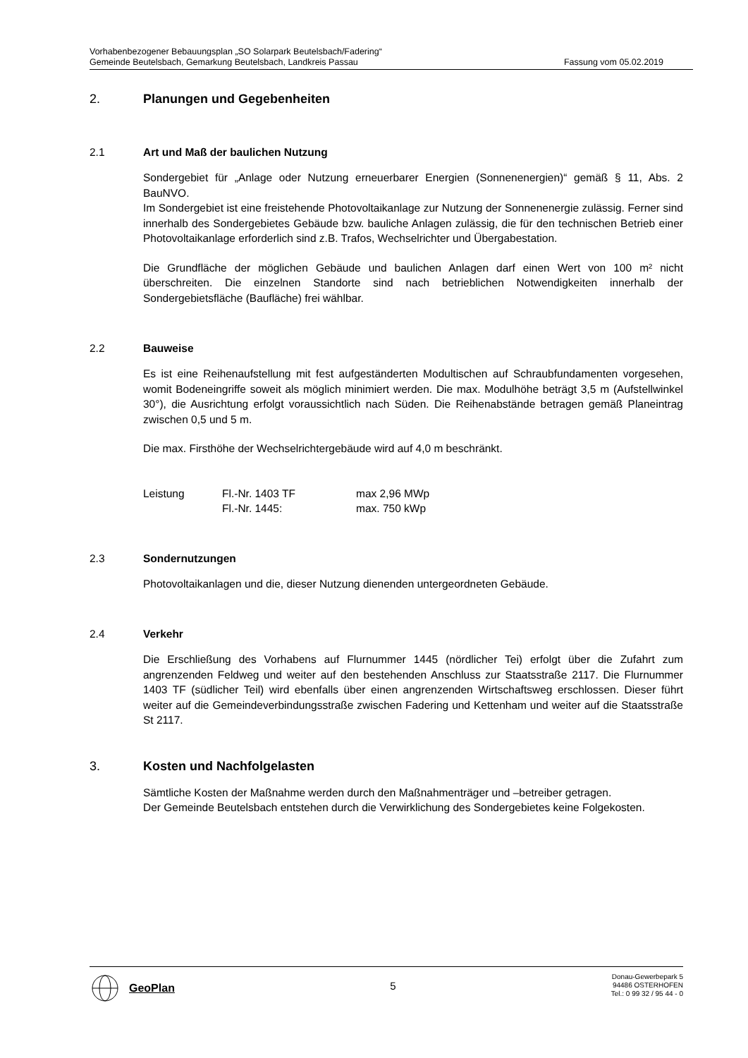Vorhabenbezogener Bebauungsplan „SO Solarpark Beutelsbach/Fadering“
Gemeinde Beutelsbach, Gemarkung Beutelsbach, Landkreis Passau Fassung vom 05.02.2019
2. Planungen und Gegebenheiten
2.1 Art und Maß der baulichen Nutzung
Sondergebiet für „Anlage oder Nutzung erneuerbarer Energien (Sonnenenergien)“ gemäß § 11, Abs. 2 BauNVO.
Im Sondergebiet ist eine freistehende Photovoltaikanlage zur Nutzung der Sonnenenergie zulässig. Ferner sind innerhalb des Sondergebietes Gebäude bzw. bauliche Anlagen zulässig, die für den technischen Betrieb einer Photovoltaikanlage erforderlich sind z.B. Trafos, Wechselrichter und Übergabestation.
Die Grundfläche der möglichen Gebäude und baulichen Anlagen darf einen Wert von 100 m² nicht überschreiten. Die einzelnen Standorte sind nach betrieblichen Notwendigkeiten innerhalb der Sondergebietsfläche (Baufläche) frei wählbar.
2.2 Bauweise
Es ist eine Reihenaufstellung mit fest aufgeständerten Modultischen auf Schraubfundamenten vorgesehen, womit Bodeneingriffe soweit als möglich minimiert werden. Die max. Modulhöhe beträgt 3,5 m (Aufstellwinkel 30°), die Ausrichtung erfolgt voraussichtlich nach Süden. Die Reihenabstände betragen gemäß Planeintrag zwischen 0,5 und 5 m.
Die max. Firsthöhe der Wechselrichtergebäude wird auf 4,0 m beschränkt.
| Leistung | Fl.-Nr. 1403 TF | max 2,96 MWp |
| | Fl.-Nr. 1445: | max. 750 kWp |
2.3 Sondernutzungen
Photovoltaikanlagen und die, dieser Nutzung dienenden untergeordneten Gebäude.
2.4 Verkehr
Die Erschließung des Vorhabens auf Flurnummer 1445 (nördlicher Tei) erfolgt über die Zufahrt zum angrenzenden Feldweg und weiter auf den bestehenden Anschluss zur Staatsstraße 2117. Die Flurnummer 1403 TF (südlicher Teil) wird ebenfalls über einen angrenzenden Wirtschaftsweg erschlossen. Dieser führt weiter auf die Gemeindeverbindungsstraße zwischen Fadering und Kettenham und weiter auf die Staatsstraße St 2117.
3. Kosten und Nachfolgelasten
Sämtliche Kosten der Maßnahme werden durch den Maßnahmenträger und –betreiber getragen.
Der Gemeinde Beutelsbach entstehen durch die Verwirklichung des Sondergebietes keine Folgekosten.
GeoPlan
5
Donau-Gewerbepark 5
94486 OSTERHOFEN
Tel.: 0 99 32 / 95 44 - 0